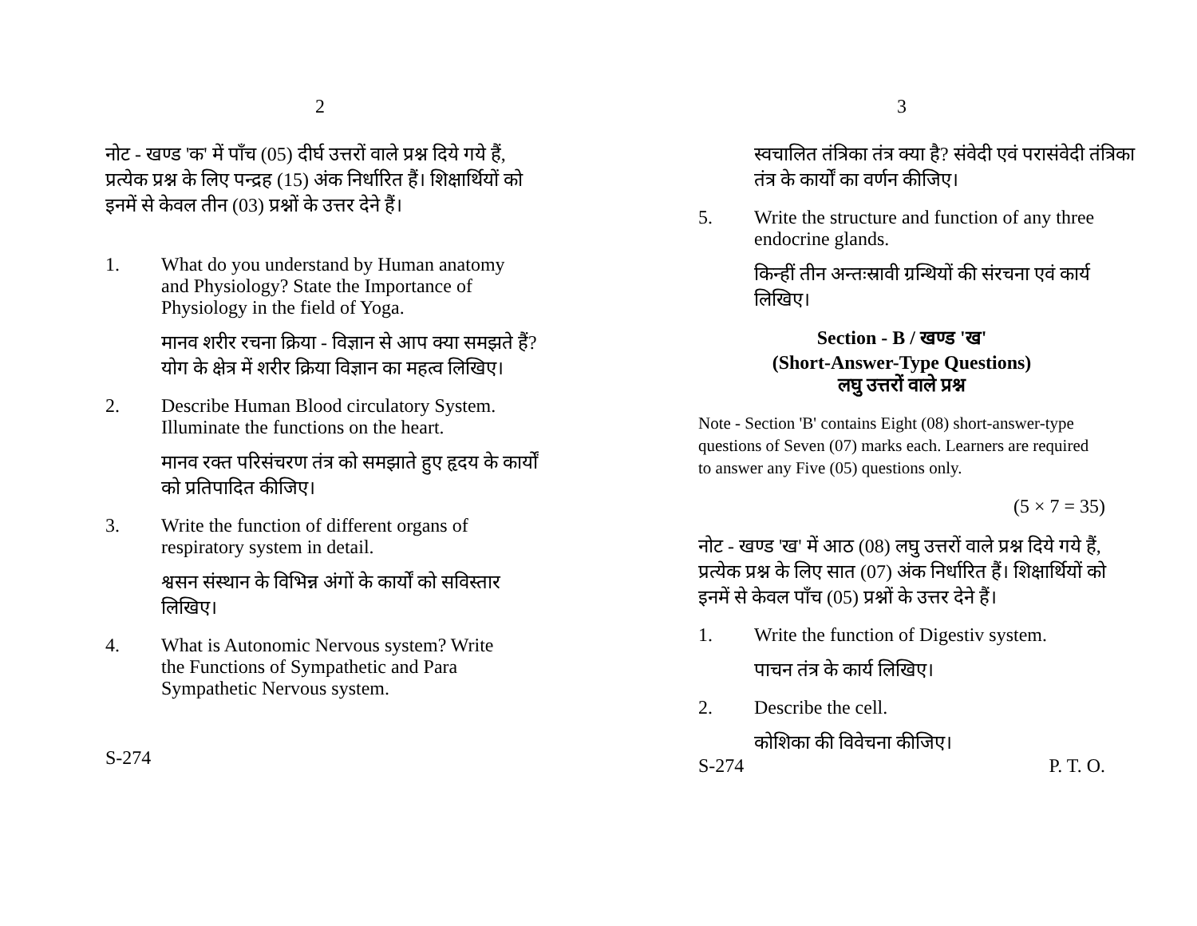2
नोट - खण्ड 'क' में पाँच (05) दीर्घ उत्तरों वाले प्रश्न दिये गये हैं, प्रत्येक प्रश्न के लिए पन्द्रह (15) अंक निर्धारित हैं। शिक्षार्थियों को इनमें से केवल तीन (03) प्रश्नों के उत्तर देने हैं।
1. What do you understand by Human anatomy and Physiology? State the Importance of Physiology in the field of Yoga.
मानव शरीर रचना क्रिया - विज्ञान से आप क्या समझते हैं?
योग के क्षेत्र में शरीर क्रिया विज्ञान का महत्व लिखिए।
2. Describe Human Blood circulatory System. Illuminate the functions on the heart.
मानव रक्त परिसंचरण तंत्र को समझाते हुए हृदय के कार्यों
को प्रतिपादित कीजिए।
3. Write the function of different organs of respiratory system in detail.
श्वसन संस्थान के विभिन्न अंगों के कार्यों को सविस्तार
लिखिए।
4. What is Autonomic Nervous system? Write the Functions of Sympathetic and Para Sympathetic Nervous system.
S-274
3
स्वचालित तंत्रिका तंत्र क्या है? संवेदी एवं परासंवेदी तंत्रिका
तंत्र के कार्यों का वर्णन कीजिए।
5. Write the structure and function of any three endocrine glands.
किन्हीं तीन अन्तःस्रावी ग्रन्थियों की संरचना एवं कार्य
लिखिए।
Section - B / खण्ड 'ख'
(Short-Answer-Type Questions)
लघु उत्तरों वाले प्रश्न
Note - Section 'B' contains Eight (08) short-answer-type questions of Seven (07) marks each. Learners are required to answer any Five (05) questions only.
(5 × 7 = 35)
नोट - खण्ड 'ख' में आठ (08) लघु उत्तरों वाले प्रश्न दिये गये हैं,
प्रत्येक प्रश्न के लिए सात (07) अंक निर्धारित हैं। शिक्षार्थियों को
इनमें से केवल पाँच (05) प्रश्नों के उत्तर देने हैं।
1. Write the function of Digestiv system.
पाचन तंत्र के कार्य लिखिए।
2. Describe the cell.
कोशिका की विवेचना कीजिए।
S-274 P. T. O.